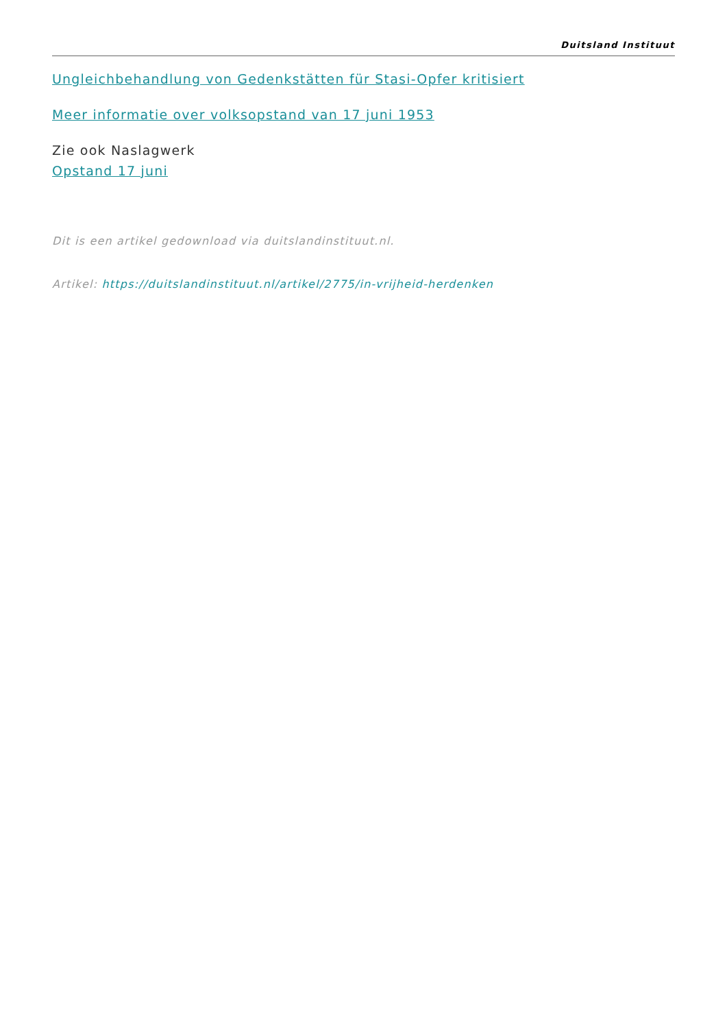Duitsland Instituut
Ungleichbehandlung von Gedenkstätten für Stasi-Opfer kritisiert
Meer informatie over volksopstand van 17 juni 1953
Zie ook Naslagwerk
Opstand 17 juni
Dit is een artikel gedownload via duitslandinstituut.nl.
Artikel: https://duitslandinstituut.nl/artikel/2775/in-vrijheid-herdenken